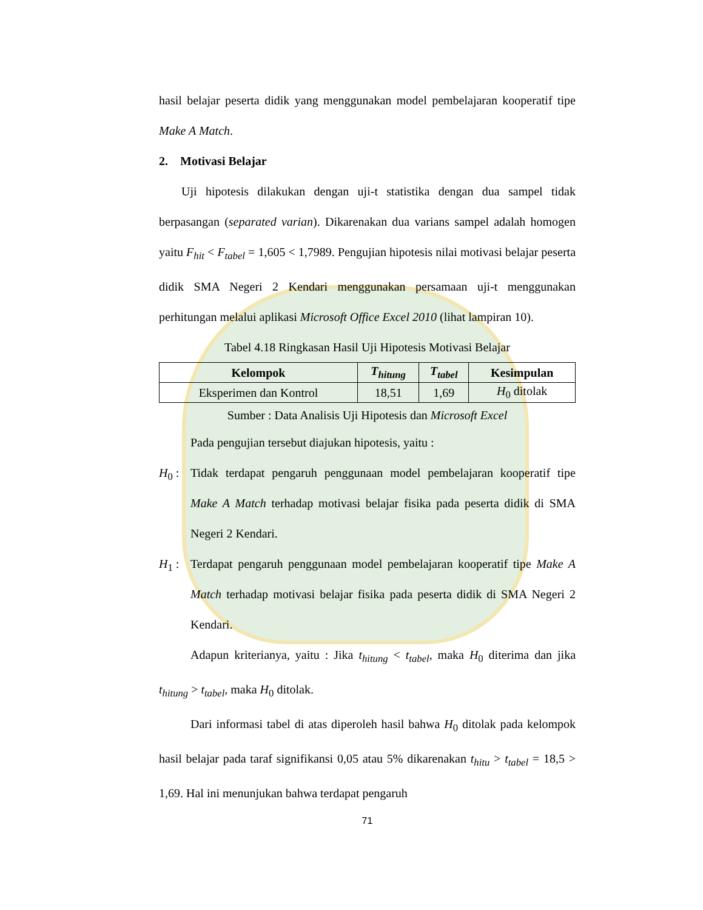hasil belajar peserta didik yang menggunakan model pembelajaran kooperatif tipe Make A Match.
2. Motivasi Belajar
Uji hipotesis dilakukan dengan uji-t statistika dengan dua sampel tidak berpasangan (separated varian). Dikarenakan dua varians sampel adalah homogen yaitu F<sub>hit</sub> < F<sub>tabel</sub> = 1,605 < 1,7989. Pengujian hipotesis nilai motivasi belajar peserta didik SMA Negeri 2 Kendari menggunakan persamaan uji-t menggunakan perhitungan melalui aplikasi Microsoft Office Excel 2010 (lihat lampiran 10).
Tabel 4.18 Ringkasan Hasil Uji Hipotesis Motivasi Belajar
| Kelompok | T<sub>hitung</sub> | T<sub>tabel</sub> | Kesimpulan |
| --- | --- | --- | --- |
| Eksperimen dan Kontrol | 18,51 | 1,69 | H<sub>0</sub> ditolak |
Sumber : Data Analisis Uji Hipotesis dan Microsoft Excel
Pada pengujian tersebut diajukan hipotesis, yaitu :
H<sub>0</sub> : Tidak terdapat pengaruh penggunaan model pembelajaran kooperatif tipe Make A Match terhadap motivasi belajar fisika pada peserta didik di SMA Negeri 2 Kendari.
H<sub>1</sub> : Terdapat pengaruh penggunaan model pembelajaran kooperatif tipe Make A Match terhadap motivasi belajar fisika pada peserta didik di SMA Negeri 2 Kendari.
Adapun kriterianya, yaitu : Jika t<sub>hitung</sub> < t<sub>tabel</sub>, maka H<sub>0</sub> diterima dan jika t<sub>hitung</sub> > t<sub>tabel</sub>, maka H<sub>0</sub> ditolak.
Dari informasi tabel di atas diperoleh hasil bahwa H<sub>0</sub> ditolak pada kelompok hasil belajar pada taraf signifikansi 0,05 atau 5% dikarenakan t<sub>hitu</sub> > t<sub>tabel</sub> = 18,5 > 1,69. Hal ini menunjukan bahwa terdapat pengaruh
71